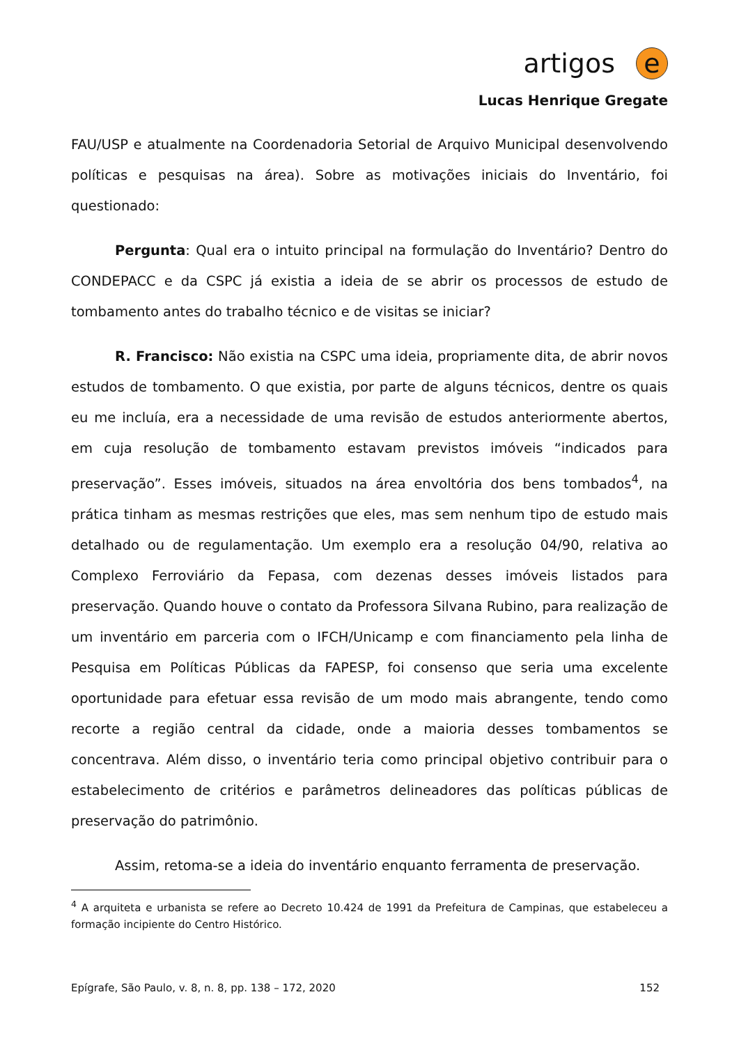artigos e
Lucas Henrique Gregate
FAU/USP e atualmente na Coordenadoria Setorial de Arquivo Municipal desenvolvendo políticas e pesquisas na área). Sobre as motivações iniciais do Inventário, foi questionado:
Pergunta: Qual era o intuito principal na formulação do Inventário? Dentro do CONDEPACC e da CSPC já existia a ideia de se abrir os processos de estudo de tombamento antes do trabalho técnico e de visitas se iniciar?
R. Francisco: Não existia na CSPC uma ideia, propriamente dita, de abrir novos estudos de tombamento. O que existia, por parte de alguns técnicos, dentre os quais eu me incluía, era a necessidade de uma revisão de estudos anteriormente abertos, em cuja resolução de tombamento estavam previstos imóveis “indicados para preservação”. Esses imóveis, situados na área envoltória dos bens tombados<sup>4</sup>, na prática tinham as mesmas restrições que eles, mas sem nenhum tipo de estudo mais detalhado ou de regulamentação. Um exemplo era a resolução 04/90, relativa ao Complexo Ferroviário da Fepasa, com dezenas desses imóveis listados para preservação. Quando houve o contato da Professora Silvana Rubino, para realização de um inventário em parceria com o IFCH/Unicamp e com financiamento pela linha de Pesquisa em Políticas Públicas da FAPESP, foi consenso que seria uma excelente oportunidade para efetuar essa revisão de um modo mais abrangente, tendo como recorte a região central da cidade, onde a maioria desses tombamentos se concentrava. Além disso, o inventário teria como principal objetivo contribuir para o estabelecimento de critérios e parâmetros delineadores das políticas públicas de preservação do patrimônio.
Assim, retoma-se a ideia do inventário enquanto ferramenta de preservação.
<sup>4</sup> A arquiteta e urbanista se refere ao Decreto 10.424 de 1991 da Prefeitura de Campinas, que estabeleceu a formação incipiente do Centro Histórico.
Epígrafe, São Paulo, v. 8, n. 8, pp. 138 – 172, 2020 152